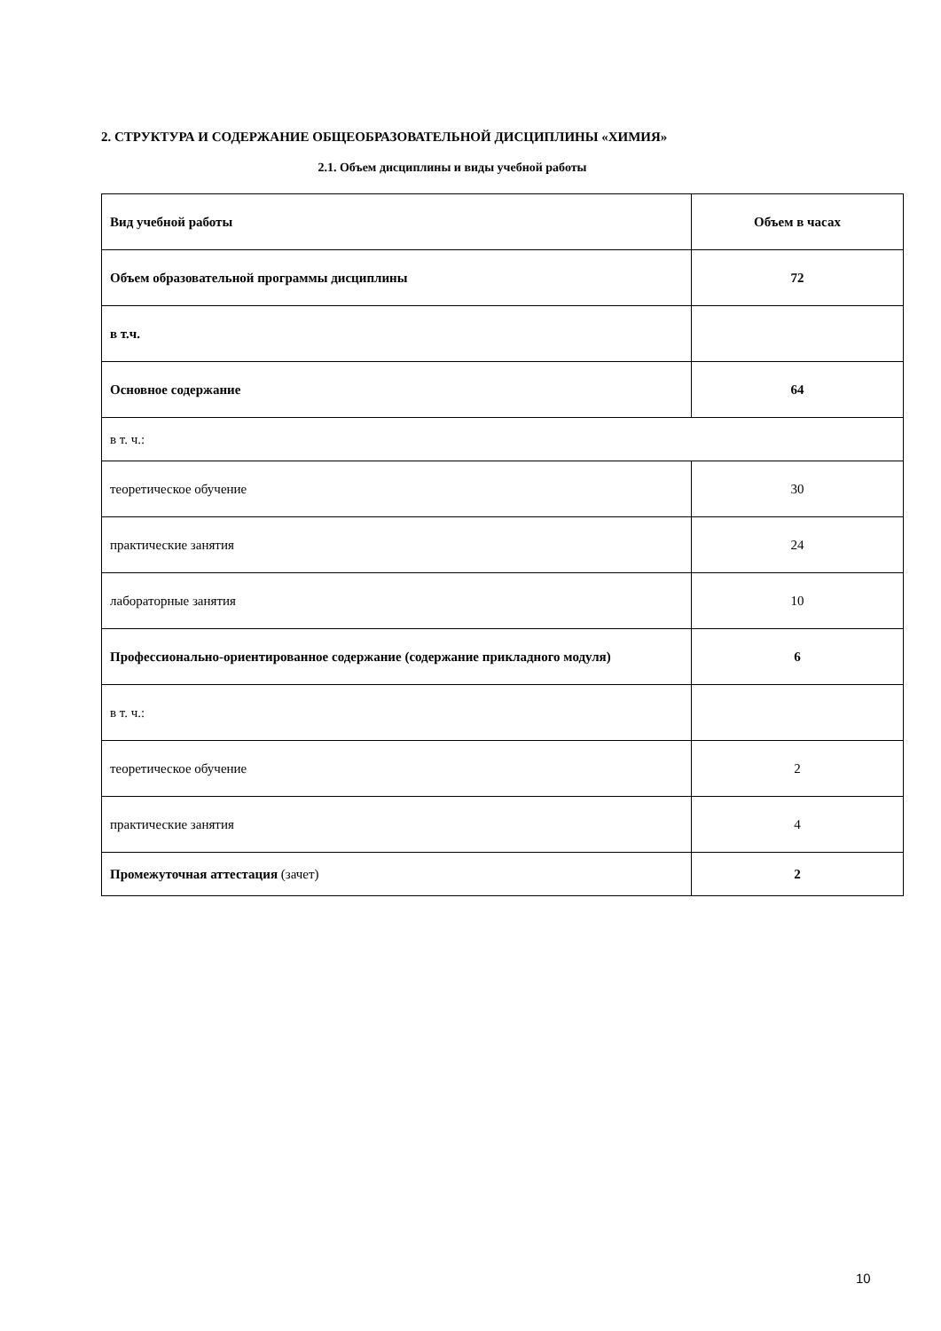2. СТРУКТУРА И СОДЕРЖАНИЕ ОБЩЕОБРАЗОВАТЕЛЬНОЙ ДИСЦИПЛИНЫ «ХИМИЯ»
2.1. Объем дисциплины и виды учебной работы
| Вид учебной работы | Объем в часах |
| --- | --- |
| Объем образовательной программы дисциплины | 72 |
| в т.ч. | |
| Основное содержание | 64 |
| в т. ч.: | |
| теоретическое обучение | 30 |
| практические занятия | 24 |
| лабораторные занятия | 10 |
| Профессионально-ориентированное содержание (содержание прикладного модуля) | 6 |
| в т. ч.: | |
| теоретическое обучение | 2 |
| практические занятия | 4 |
| Промежуточная аттестация (зачет) | 2 |
10